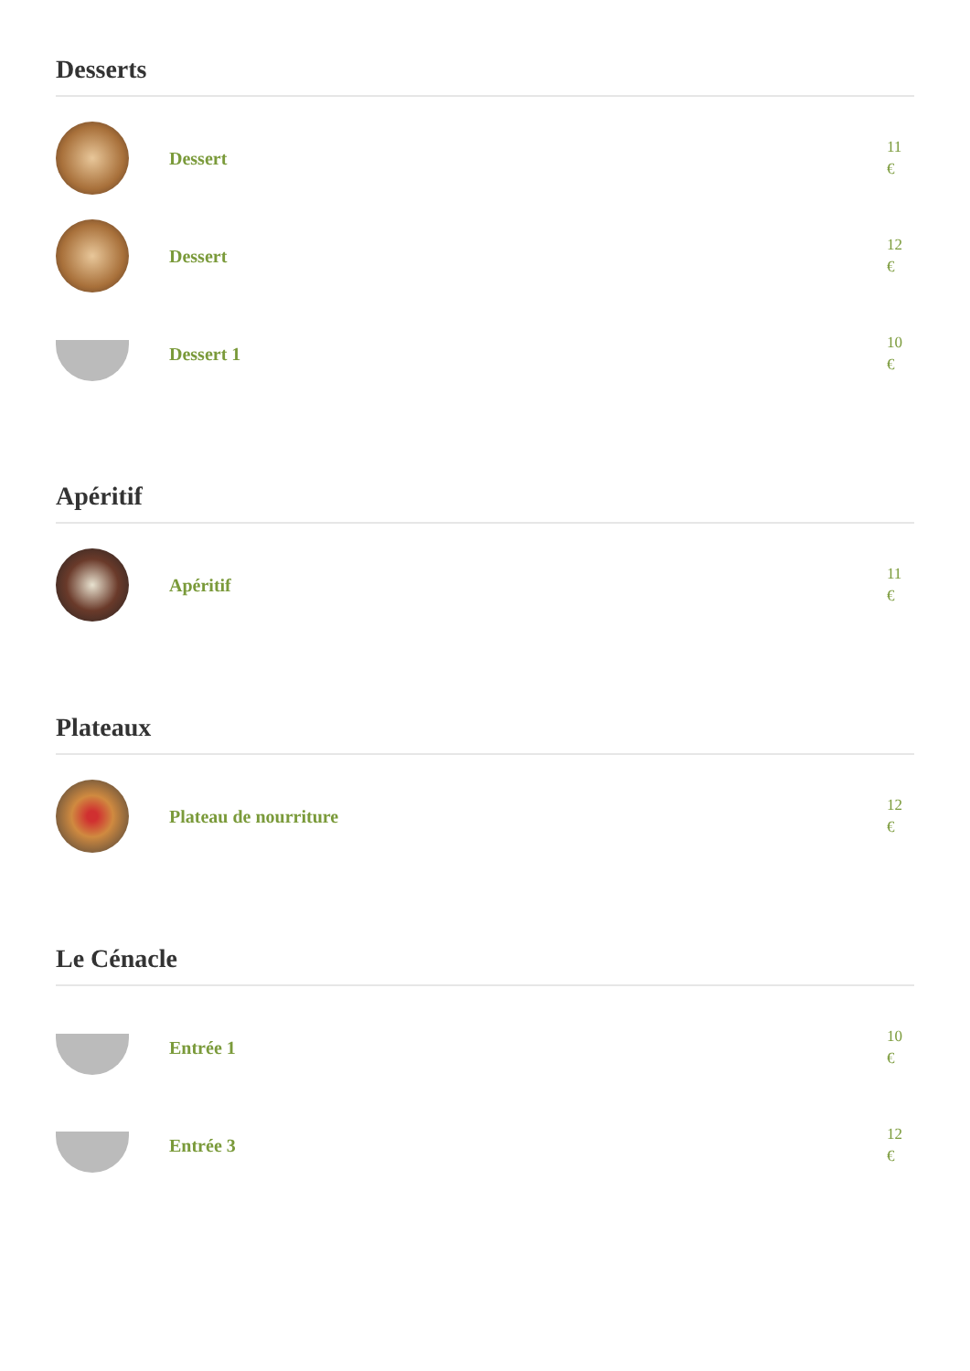Desserts
Dessert
11
€
Dessert
12
€
Dessert 1
10
€
Apéritif
Apéritif
11
€
Plateaux
Plateau de nourriture
12
€
Le Cénacle
Entrée 1
10
€
Entrée 3
12
€